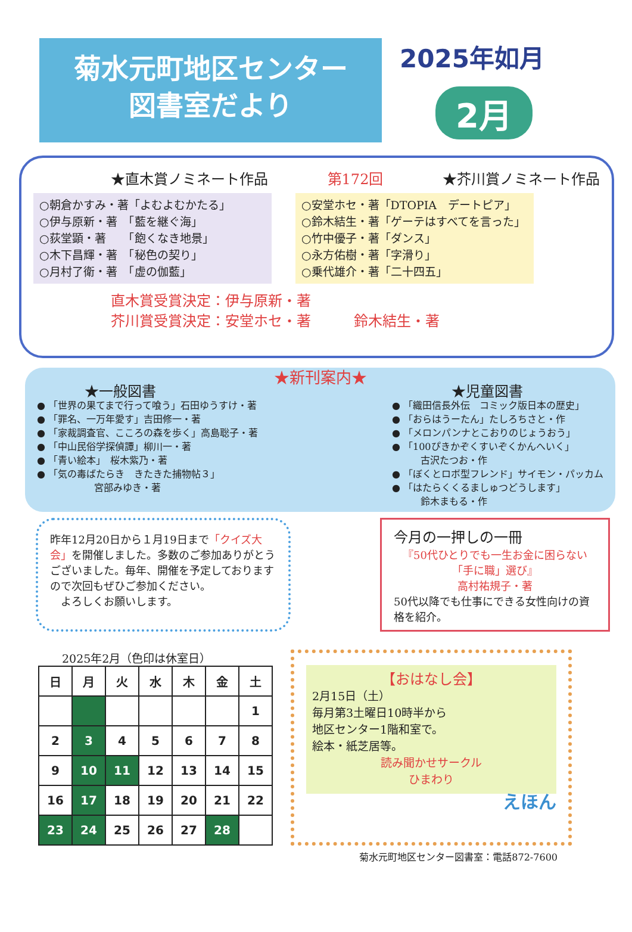菊水元町地区センター
図書室だより
2025年如月
2月
★直木賞ノミネート作品 第172回 ★芥川賞ノミネート作品
○朝倉かすみ・著「よむよむかたる」
○伊与原新・著　「藍を継ぐ海」
○荻堂顕・著　　「飽くなき地景」
○木下昌輝・著　「秘色の契り」
○月村了衛・著　「虚の伽藍」
○安堂ホセ・著「DTOPIA　デートピア」
○鈴木結生・著「ゲーテはすべてを言った」
○竹中優子・著「ダンス」
○永方佑樹・著「字滑り」
○乗代雄介・著「二十四五」
直木賞受賞決定：伊与原新・著
芥川賞受賞決定：安堂ホセ・著　　　鈴木結生・著
★新刊案内★
★一般図書
● 「世界の果てまで行って喰う」石田ゆうすけ・著
● 「罪名、一万年愛す」吉田修一・著
● 「家裁調査官、こころの森を歩く」高島聡子・著
● 「中山民俗学探偵譚」柳川一・著
● 「青い絵本」　桜木紫乃・著
● 「気の毒ばたらき　きたきた捕物帖３」
　　　　　　宮部みゆき・著
★児童図書
● 「織田信長外伝　コミック版日本の歴史」
● 「おらはうーたん」たしろちさと・作
● 「メロンパンナとこおりのじょうおう」
● 「100ぴきかぞくすいぞくかんへいく」
　　　古沢たつお・作
● 「ぼくとロボ型フレンド」サイモン・パッカム
● 「はたらくくるましゅつどうします」
　　　鈴木まもる・作
昨年12月20日から１月19日まで「クイズ大会」を開催しました。多数のご参加ありがとうございました。毎年、開催を予定しておりますので次回もぜひご参加ください。
　よろしくお願いします。
今月の一押しの一冊
『50代ひとりでも一生お金に困らない「手に職」選び』
高村祐規子・著
50代以降でも仕事にできる女性向けの資格を紹介。
2025年2月（色印は休室日）
| 日 | 月 | 火 | 水 | 木 | 金 | 土 |
| --- | --- | --- | --- | --- | --- | --- |
| | | | | | | 1 |
| 2 | 3 | 4 | 5 | 6 | 7 | 8 |
| 9 | 10 | 11 | 12 | 13 | 14 | 15 |
| 16 | 17 | 18 | 19 | 20 | 21 | 22 |
| 23 | 24 | 25 | 26 | 27 | 28 | |
【おはなし会】
2月15日（土）
毎月第3土曜日10時半から
地区センター1階和室で。
絵本・紙芝居等。
読み聞かせサークル
ひまわり
えほん
菊水元町地区センター図書室：電話872-7600